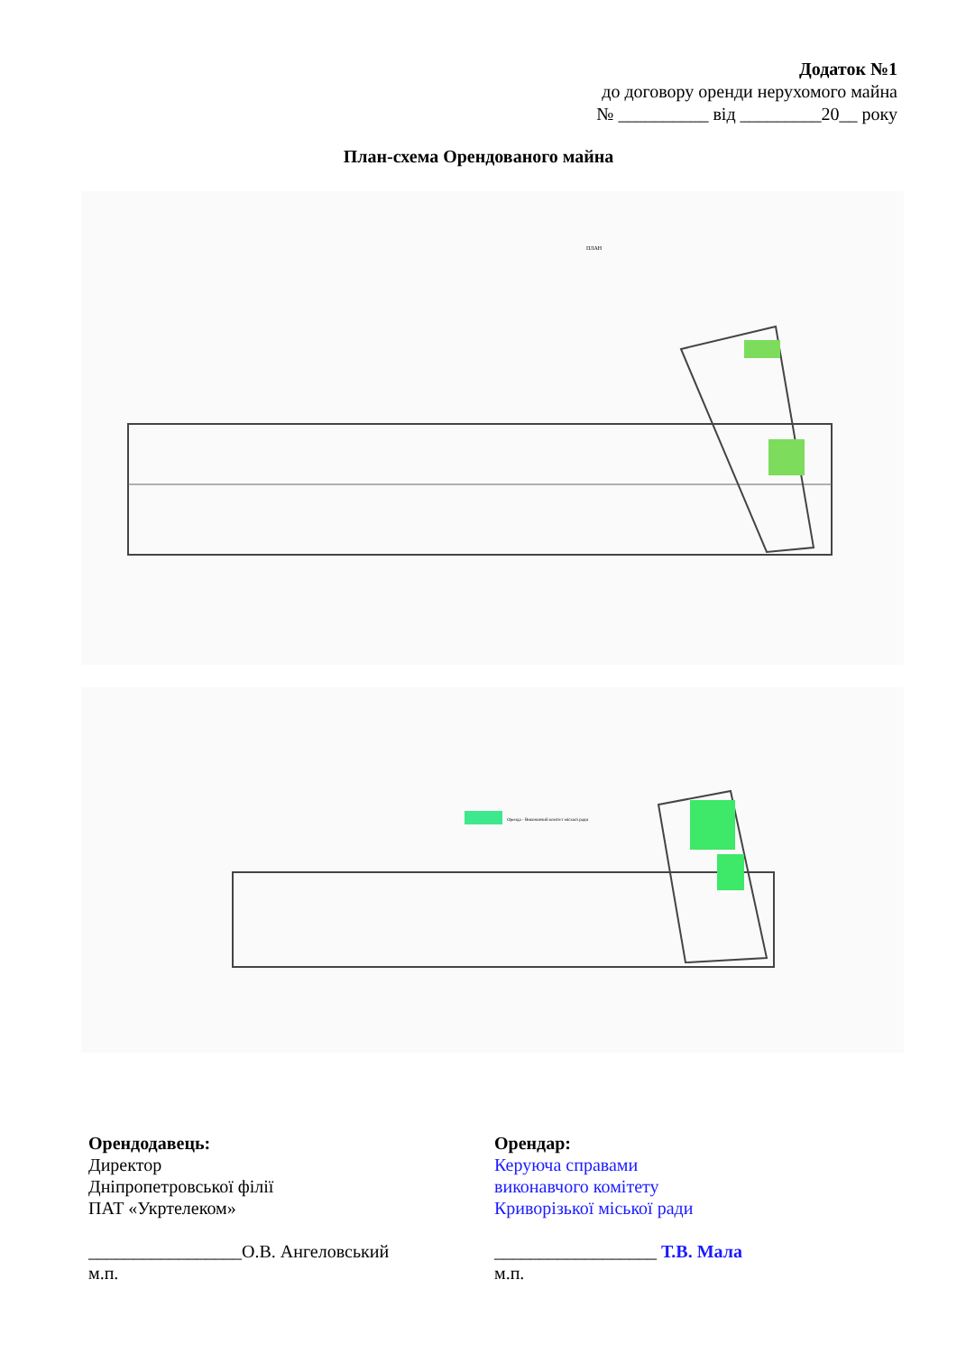Додаток №1
до договору оренди нерухомого майна
№ __________ від _________20__ року
План-схема Орендованого майна
ПЛАН
Оренда - Виконавчий комітет міської ради
Орендодавець:
Директор
Дніпропетровської філії
ПАТ «Укртелеком»
_________________О.В. Ангеловський
м.п.
Орендар:
Керуюча справами
виконавчого комітету
Криворізької міської ради
__________________ Т.В. Мала
м.п.